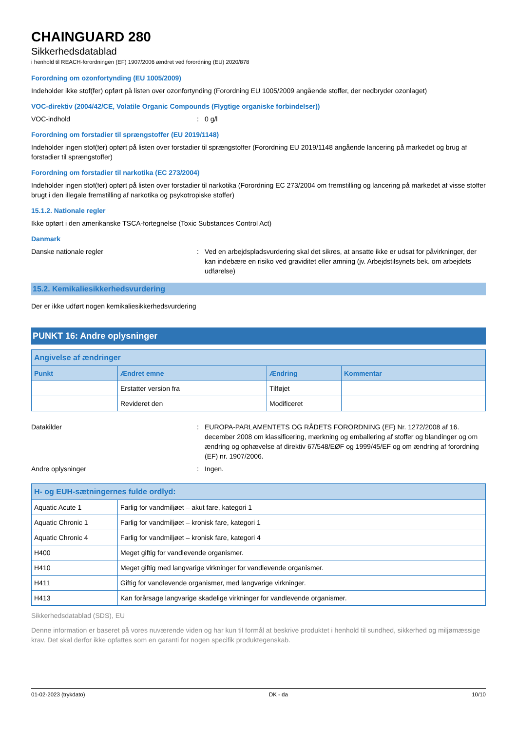CHAINGUARD 280
Sikkerhedsdatablad
i henhold til REACH-forordningen (EF) 1907/2006 ændret ved forordning (EU) 2020/878
Forordning om ozonfortynding (EU 1005/2009)
Indeholder ikke stof(fer) opført på listen over ozonfortynding (Forordning EU 1005/2009 angående stoffer, der nedbryder ozonlaget)
VOC-direktiv (2004/42/CE, Volatile Organic Compounds (Flygtige organiske forbindelser))
VOC-indhold : 0 g/l
Forordning om forstadier til sprængstoffer (EU 2019/1148)
Indeholder ingen stof(fer) opført på listen over forstadier til sprængstoffer (Forordning EU 2019/1148 angående lancering på markedet og brug af forstadier til sprængstoffer)
Forordning om forstadier til narkotika (EC 273/2004)
Indeholder ingen stof(fer) opført på listen over forstadier til narkotika (Forordning EC 273/2004 om fremstilling og lancering på markedet af visse stoffer brugt i den illegale fremstilling af narkotika og psykotropiske stoffer)
15.1.2. Nationale regler
Ikke opført i den amerikanske TSCA-fortegnelse (Toxic Substances Control Act)
Danmark
Danske nationale regler : Ved en arbejdspladsvurdering skal det sikres, at ansatte ikke er udsat for påvirkninger, der kan indebære en risiko ved graviditet eller amning (jv. Arbejdstilsynets bek. om arbejdets udførelse)
15.2. Kemikaliesikkerhedsvurdering
Der er ikke udført nogen kemikaliesikkerhedsvurdering
PUNKT 16: Andre oplysninger
| Angivelse af ændringer | | | |
| --- | --- | --- | --- |
| Punkt | Ændret emne | Ændring | Kommentar |
| | Erstatter version fra | Tilføjet | |
| | Revideret den | Modificeret | |
Datakilder : EUROPA-PARLAMENTETS OG RÅDETS FORORDNING (EF) Nr. 1272/2008 af 16. december 2008 om klassificering, mærkning og emballering af stoffer og blandinger og om ændring og ophævelse af direktiv 67/548/EØF og 1999/45/EF og om ændring af forordning (EF) nr. 1907/2006.
Andre oplysninger : Ingen.
| H- og EUH-sætningernes fulde ordlyd: | |
| --- | --- |
| Aquatic Acute 1 | Farlig for vandmiljøet – akut fare, kategori 1 |
| Aquatic Chronic 1 | Farlig for vandmiljøet – kronisk fare, kategori 1 |
| Aquatic Chronic 4 | Farlig for vandmiljøet – kronisk fare, kategori 4 |
| H400 | Meget giftig for vandlevende organismer. |
| H410 | Meget giftig med langvarige virkninger for vandlevende organismer. |
| H411 | Giftig for vandlevende organismer, med langvarige virkninger. |
| H413 | Kan forårsage langvarige skadelige virkninger for vandlevende organismer. |
Sikkerhedsdatablad (SDS), EU
Denne information er baseret på vores nuværende viden og har kun til formål at beskrive produktet i henhold til sundhed, sikkerhed og miljømæssige krav. Det skal derfor ikke opfattes som en garanti for nogen specifik produktegenskab.
01-02-2023 (trykdato) DK - da 10/10